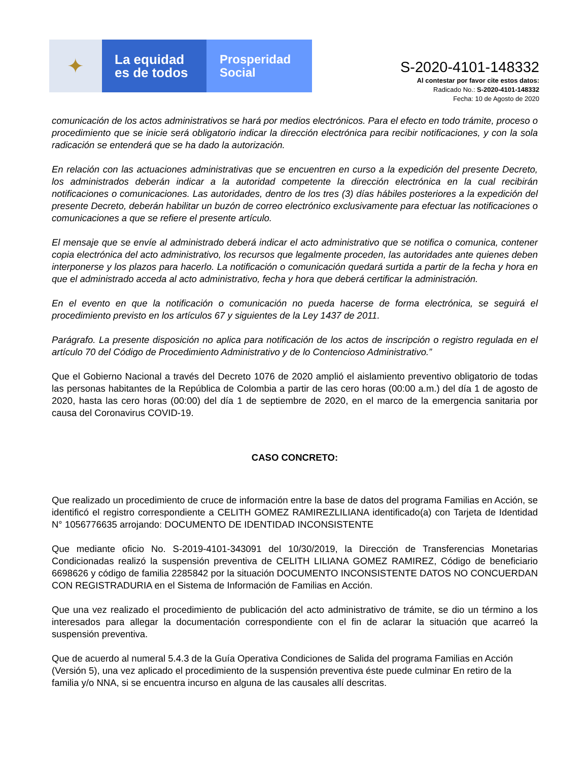✦
La equidad
es de todos
Prosperidad
Social
S-2020-4101-148332
Al contestar por favor cite estos datos:
Radicado No.: S-2020-4101-148332
Fecha: 10 de Agosto de 2020
comunicación de los actos administrativos se hará por medios electrónicos. Para el efecto en todo trámite, proceso o procedimiento que se inicie será obligatorio indicar la dirección electrónica para recibir notificaciones, y con la sola radicación se entenderá que se ha dado la autorización.
En relación con las actuaciones administrativas que se encuentren en curso a la expedición del presente Decreto, los administrados deberán indicar a la autoridad competente la dirección electrónica en la cual recibirán notificaciones o comunicaciones. Las autoridades, dentro de los tres (3) días hábiles posteriores a la expedición del presente Decreto, deberán habilitar un buzón de correo electrónico exclusivamente para efectuar las notificaciones o comunicaciones a que se refiere el presente artículo.
El mensaje que se envíe al administrado deberá indicar el acto administrativo que se notifica o comunica, contener copia electrónica del acto administrativo, los recursos que legalmente proceden, las autoridades ante quienes deben interponerse y los plazos para hacerlo. La notificación o comunicación quedará surtida a partir de la fecha y hora en que el administrado acceda al acto administrativo, fecha y hora que deberá certificar la administración.
En el evento en que la notificación o comunicación no pueda hacerse de forma electrónica, se seguirá el procedimiento previsto en los artículos 67 y siguientes de la Ley 1437 de 2011.
Parágrafo. La presente disposición no aplica para notificación de los actos de inscripción o registro regulada en el artículo 70 del Código de Procedimiento Administrativo y de lo Contencioso Administrativo.”
Que el Gobierno Nacional a través del Decreto 1076 de 2020 amplió el aislamiento preventivo obligatorio de todas las personas habitantes de la República de Colombia a partir de las cero horas (00:00 a.m.) del día 1 de agosto de 2020, hasta las cero horas (00:00) del día 1 de septiembre de 2020, en el marco de la emergencia sanitaria por causa del Coronavirus COVID-19.
CASO CONCRETO:
Que realizado un procedimiento de cruce de información entre la base de datos del programa Familias en Acción, se identificó el registro correspondiente a CELITH GOMEZ RAMIREZLILIANA identificado(a) con Tarjeta de Identidad N° 1056776635 arrojando: DOCUMENTO DE IDENTIDAD INCONSISTENTE
Que mediante oficio No. S-2019-4101-343091 del 10/30/2019, la Dirección de Transferencias Monetarias Condicionadas realizó la suspensión preventiva de CELITH LILIANA GOMEZ RAMIREZ, Código de beneficiario 6698626 y código de familia 2285842 por la situación DOCUMENTO INCONSISTENTE DATOS NO CONCUERDAN CON REGISTRADURIA en el Sistema de Información de Familias en Acción.
Que una vez realizado el procedimiento de publicación del acto administrativo de trámite, se dio un término a los interesados para allegar la documentación correspondiente con el fin de aclarar la situación que acarreó la suspensión preventiva.
Que de acuerdo al numeral 5.4.3 de la Guía Operativa Condiciones de Salida del programa Familias en Acción (Versión 5), una vez aplicado el procedimiento de la suspensión preventiva éste puede culminar En retiro de la familia y/o NNA, si se encuentra incurso en alguna de las causales allí descritas.